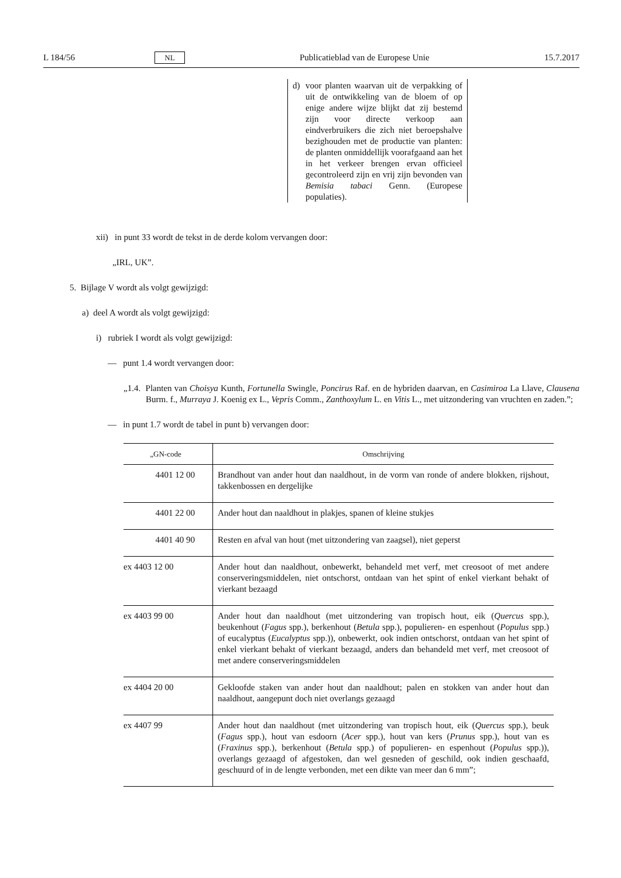L 184/56 NL Publicatieblad van de Europese Unie 15.7.2017
d) voor planten waarvan uit de verpakking of uit de ontwikkeling van de bloem of op enige andere wijze blijkt dat zij bestemd zijn voor directe verkoop aan eindverbruikers die zich niet beroepshalve bezighouden met de productie van planten: de planten onmiddellijk voorafgaand aan het in het verkeer brengen ervan officieel gecontroleerd zijn en vrij zijn bevonden van Bemisia tabaci Genn. (Europese populaties).
xii) in punt 33 wordt de tekst in de derde kolom vervangen door:
„IRL, UK”.
5. Bijlage V wordt als volgt gewijzigd:
a) deel A wordt als volgt gewijzigd:
i) rubriek I wordt als volgt gewijzigd:
— punt 1.4 wordt vervangen door:
„1.4. Planten van Choisya Kunth, Fortunella Swingle, Poncirus Raf. en de hybriden daarvan, en Casimiroa La Llave, Clausena Burm. f., Murraya J. Koenig ex L., Vepris Comm., Zanthoxylum L. en Vitis L., met uitzondering van vruchten en zaden.”;
— in punt 1.7 wordt de tabel in punt b) vervangen door:
| „GN-code | Omschrijving |
| --- | --- |
| 4401 12 00 | Brandhout van ander hout dan naaldhout, in de vorm van ronde of andere blokken, rijshout, takkenbossen en dergelijke |
| 4401 22 00 | Ander hout dan naaldhout in plakjes, spanen of kleine stukjes |
| 4401 40 90 | Resten en afval van hout (met uitzondering van zaagsel), niet geperst |
| ex 4403 12 00 | Ander hout dan naaldhout, onbewerkt, behandeld met verf, met creosoot of met andere conserveringsmiddelen, niet ontschorst, ontdaan van het spint of enkel vierkant behakt of vierkant bezaagd |
| ex 4403 99 00 | Ander hout dan naaldhout (met uitzondering van tropisch hout, eik ( Quercus spp.), beukenhout ( Fagus spp.), berkenhout ( Betula spp.), populieren- en espenhout ( Populus spp.) of eucalyptus ( Eucalyptus spp.)), onbewerkt, ook indien ontschorst, ontdaan van het spint of enkel vierkant behakt of vierkant bezaagd, anders dan behandeld met verf, met creosoot of met andere conserveringsmiddelen |
| ex 4404 20 00 | Gekloofde staken van ander hout dan naaldhout; palen en stokken van ander hout dan naaldhout, aangepunt doch niet overlangs gezaagd |
| ex 4407 99 | Ander hout dan naaldhout (met uitzondering van tropisch hout, eik ( Quercus spp.), beuk ( Fagus spp.), hout van esdoorn ( Acer spp.), hout van kers ( Prunus spp.), hout van es ( Fraxinus spp.), berkenhout ( Betula spp.) of populieren- en espenhout ( Populus spp.)), overlangs gezaagd of afgestoken, dan wel gesneden of geschild, ook indien geschaafd, geschuurd of in de lengte verbonden, met een dikte van meer dan 6 mm”; |